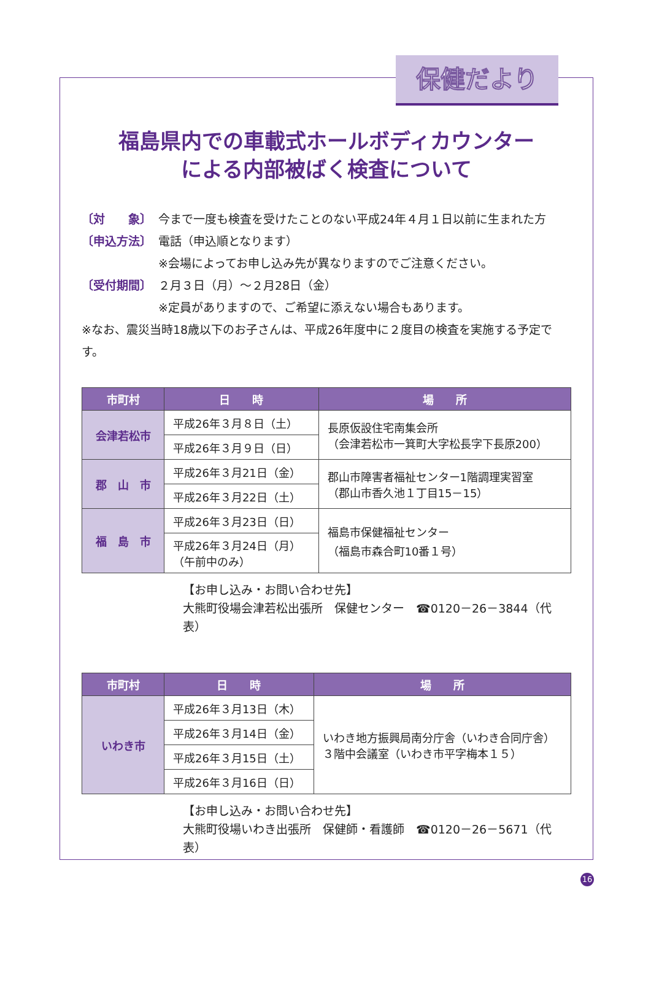保健だより
福島県内での車載式ホールボディカウンター
による内部被ばく検査について
〔対　　象〕 今まで一度も検査を受けたことのない平成24年４月１日以前に生まれた方
〔申込方法〕 電話（申込順となります）
※会場によってお申し込み先が異なりますのでご注意ください。
〔受付期間〕 ２月３日（月）～２月28日（金）
※定員がありますので、ご希望に添えない場合もあります。
※なお、震災当時18歳以下のお子さんは、平成26年度中に２度目の検査を実施する予定です。
| 市町村 | 日 時 | 場 所 |
| --- | --- | --- |
| 会津若松市 | 平成26年３月８日（土） | 長原仮設住宅南集会所 （会津若松市一箕町大字松長字下長原200） |
| | 平成26年３月９日（日） | |
| 郡 山 市 | 平成26年３月21日（金） | 郡山市障害者福祉センター1階調理実習室 （郡山市香久池１丁目15－15） |
| | 平成26年３月22日（土） | |
| 福 島 市 | 平成26年３月23日（日） | 福島市保健福祉センター （福島市森合町10番１号） |
| | 平成26年３月24日（月） （午前中のみ） | |
【お申し込み・お問い合わせ先】
大熊町役場会津若松出張所　保健センター　☎0120－26－3844（代表）
| 市町村 | 日 時 | 場 所 |
| --- | --- | --- |
| いわき市 | 平成26年３月13日（木） | いわき地方振興局南分庁舎（いわき合同庁舎） ３階中会議室（いわき市平字梅本１５） |
| | 平成26年３月14日（金） | |
| | 平成26年３月15日（土） | |
| | 平成26年３月16日（日） | |
【お申し込み・お問い合わせ先】
大熊町役場いわき出張所　保健師・看護師　☎0120－26－5671（代表）
16